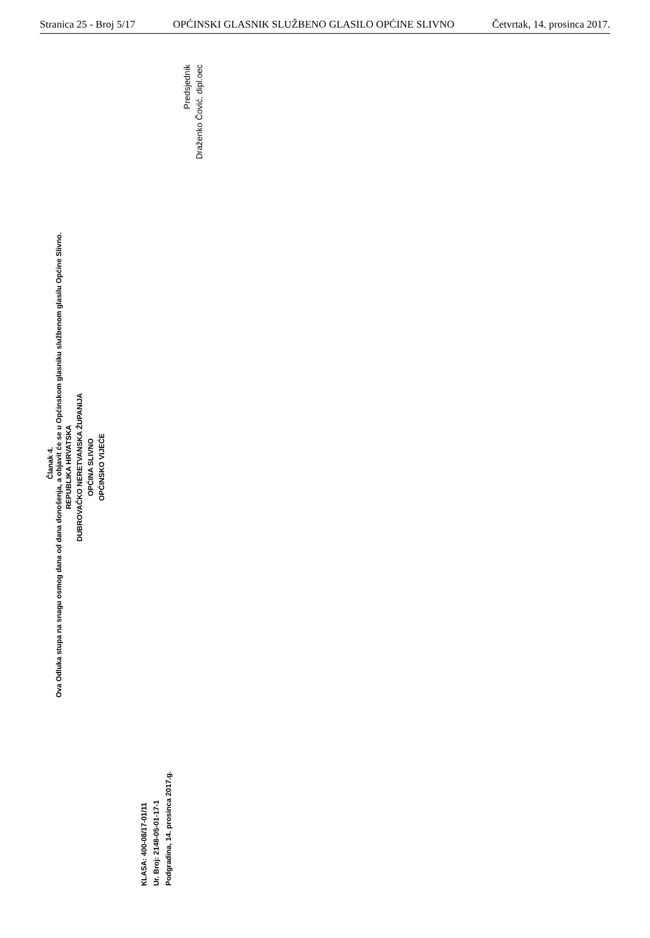Stranica 25 - Broj 5/17 OPĆINSKI GLASNIK SLUŽBENO GLASILO OPĆINE SLIVNO Četvrtak, 14. prosinca 2017.
Članak 4.
Ova Odluka stupa na snagu osmog dana od dana donošenja, a objavit će se u Općinskom glasniku službenom glasilu Općine Slivno.
REPUBLIKA HRVATSKA
DUBROVAČKO NERETVANSKA ŽUPANIJA
OPĆINA SLIVNO
OPĆINSKO VIJEĆE
KLASA: 400-08/17-01/11
Ur. Broj: 2148-05-01-17-1
Podgradina, 14. prosinca 2017.g.
Predsjednik
Draženko Čović, dipl.oec